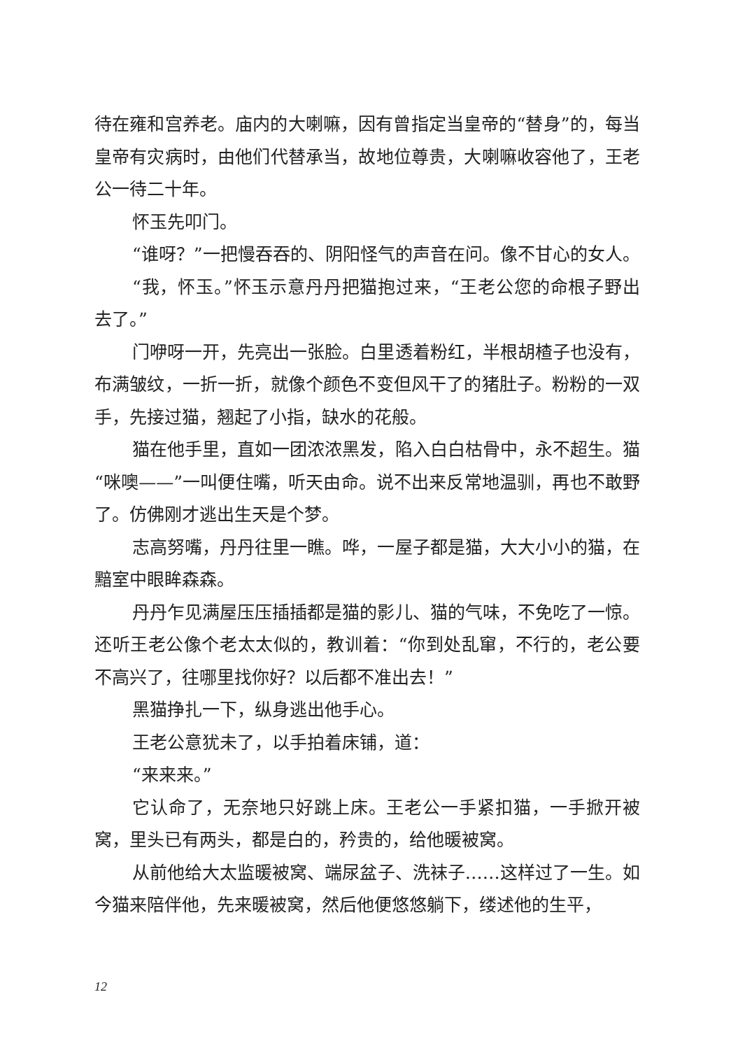待在雍和宫养老。庙内的大喇嘛，因有曾指定当皇帝的“替身”的，每当皇帝有灾病时，由他们代替承当，故地位尊贵，大喇嘛收容他了，王老公一待二十年。
怀玉先叩门。
“谁呀？”一把慢吞吞的、阴阳怪气的声音在问。像不甘心的女人。
“我，怀玉。”怀玉示意丹丹把猫抱过来，“王老公您的命根子野出去了。”
门咿呀一开，先亮出一张脸。白里透着粉红，半根胡楂子也没有，布满皱纹，一折一折，就像个颜色不变但风干了的猪肚子。粉粉的一双手，先接过猫，翘起了小指，缺水的花般。
猫在他手里，直如一团浓浓黑发，陷入白白枯骨中，永不超生。猫“咪噢——”一叫便住嘴，听天由命。说不出来反常地温驯，再也不敢野了。仿佛刚才逃出生天是个梦。
志高努嘴，丹丹往里一瞧。哗，一屋子都是猫，大大小小的猫，在黯室中眼眸森森。
丹丹乍见满屋压压插插都是猫的影儿、猫的气味，不免吃了一惊。还听王老公像个老太太似的，教训着：“你到处乱窜，不行的，老公要不高兴了，往哪里找你好？以后都不准出去！”
黑猫挣扎一下，纵身逃出他手心。
王老公意犹未了，以手拍着床铺，道：
“来来来。”
它认命了，无奈地只好跳上床。王老公一手紧扣猫，一手掀开被窝，里头已有两头，都是白的，矜贵的，给他暖被窝。
从前他给大太监暖被窝、端尿盆子、洗袜子……这样过了一生。如今猫来陪伴他，先来暖被窝，然后他便悠悠躺下，缕述他的生平，
12